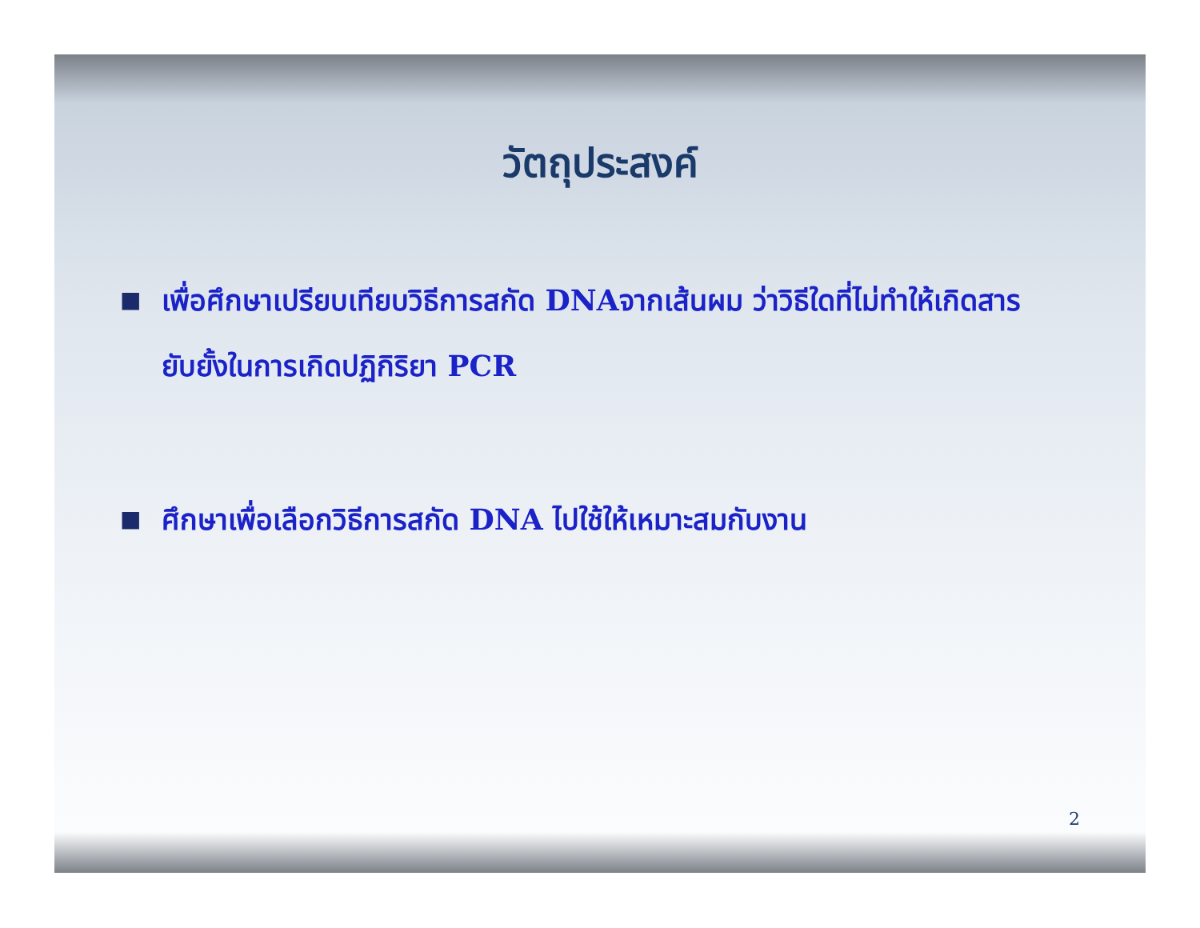วัตถุประสงค์
■ เพื่อศึกษาเปรียบเทียบวิธีการสกัด DNAจากเส้นผม ว่าวิธีใดที่ไม่ทำให้เกิดสารยับยั้งในการเกิดปฏิกิริยา PCR
■ ศึกษาเพื่อเลือกวิธีการสกัด DNA ไปใช้ให้เหมาะสมกับงาน
2